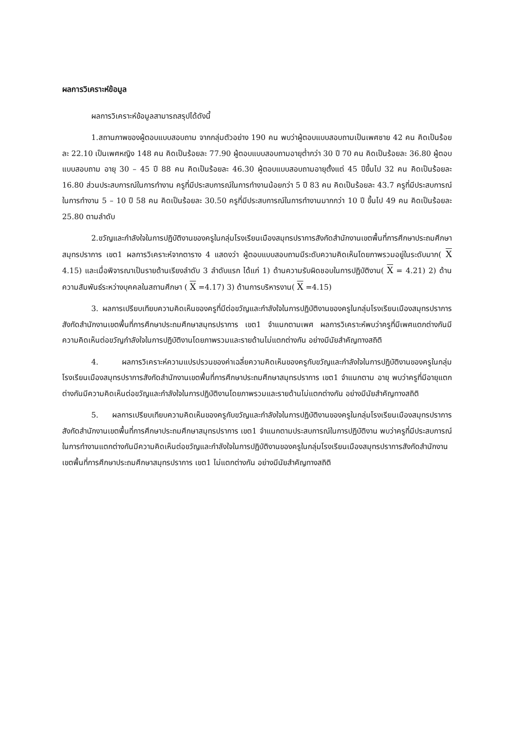ผลการวิเคราะห์ข้อมูล
ผลการวิเคราะห์ข้อมูลสามารถสรุปได้ดังนี้
1.สถานภาพของผู้ตอบแบบสอบถาม จากกลุ่มตัวอย่าง 190 คน พบว่าผู้ตอบแบบสอบถามเป็นเพศชาย 42 คน คิดเป็นร้อยละ 22.10 เป็นเพศหญิง 148 คน คิดเป็นร้อยละ 77.90 ผู้ตอบแบบสอบถามอายุต่ำกว่า 30 ปี 70 คน คิดเป็นร้อยละ 36.80 ผู้ตอบแบบสอบถาม อายุ 30 – 45 ปี 88 คน คิดเป็นร้อยละ 46.30 ผู้ตอบแบบสอบถามอายุตั้งแต่ 45 ปีขึ้นไป 32 คน คิดเป็นร้อยละ 16.80 ส่วนประสบการณ์ในการทำงาน ครูที่มีประสบการณ์ในการทำงานน้อยกว่า 5 ปี 83 คน คิดเป็นร้อยละ 43.7 ครูที่มีประสบการณ์ในการทำงาน 5 – 10 ปี 58 คน คิดเป็นร้อยละ 30.50 ครูที่มีประสบการณ์ในการทำงานมากกว่า 10 ปี ขึ้นไป 49 คน คิดเป็นร้อยละ 25.80 ตามลำดับ
2.ขวัญและกำลังใจในการปฏิบัติงานของครูในกลุ่มโรงเรียนเมืองสมุทรปราการสังกัดสำนักงานเขตพื้นที่การศึกษาประถมศึกษาสมุทรปราการ เขต1 ผลการวิเคราะห์จากตาราง 4 แสดงว่า ผู้ตอบแบบสอบถามมีระดับความคิดเห็นโดยภาพรวมอยู่ในระดับมาก( X 4.15) และเมื่อพิจารณาเป็นรายด้านเรียงลำดับ 3 ลำดับแรก ได้แก่ 1) ด้านความรับผิดชอบในการปฏิบัติงาน( X = 4.21) 2) ด้านความสัมพันธ์ระหว่างบุคคลในสถานศึกษา ( X =4.17) 3) ด้านการบริหารงาน( X =4.15)
3. ผลการเปรียบเทียบความคิดเห็นของครูที่มีต่อขวัญและกำลังใจในการปฏิบัติงานของครูในกลุ่มโรงเรียนเมืองสมุทรปราการสังกัดสำนักงานเขตพื้นที่การศึกษาประถมศึกษาสมุทรปราการ เขต1 จำแนกตามเพศ ผลการวิเคราะห์พบว่าครูที่มีเพศแตกต่างกันมีความคิดเห็นต่อขวัญกำลังใจในการปฏิบัติงานโดยภาพรวมและรายด้านไม่แตกต่างกัน อย่างมีนัยสำคัญทางสถิติ
4. ผลการวิเคราะห์ความแปรปรวนของค่าเฉลี่ยความคิดเห็นของครูกับขวัญและกำลังใจในการปฏิบัติงานของครูในกลุ่มโรงเรียนเมืองสมุทรปราการสังกัดสำนักงานเขตพื้นที่การศึกษาประถมศึกษาสมุทรปราการ เขต1 จำแนกตาม อายุ พบว่าครูที่มีอายุแตกต่างกันมีความคิดเห็นต่อขวัญและกำลังใจในการปฏิบัติงานโดยภาพรวมและรายด้านไม่แตกต่างกัน อย่างมีนัยสำคัญทางสถิติ
5. ผลการเปรียบเทียบความคิดเห็นของครูกับขวัญและกำลังใจในการปฏิบัติงานของครูในกลุ่มโรงเรียนเมืองสมุทรปราการสังกัดสำนักงานเขตพื้นที่การศึกษาประถมศึกษาสมุทรปราการ เขต1 จำแนกตามประสบการณ์ในการปฏิบัติงาน พบว่าครูที่มีประสบการณ์ในการทำงานแตกต่างกันมีความคิดเห็นต่อขวัญและกำลังใจในการปฏิบัติงานของครูในกลุ่มโรงเรียนเมืองสมุทรปราการสังกัดสำนักงานเขตพื้นที่การศึกษาประถมศึกษาสมุทรปราการ เขต1 ไม่แตกต่างกัน อย่างมีนัยสำคัญทางสถิติ